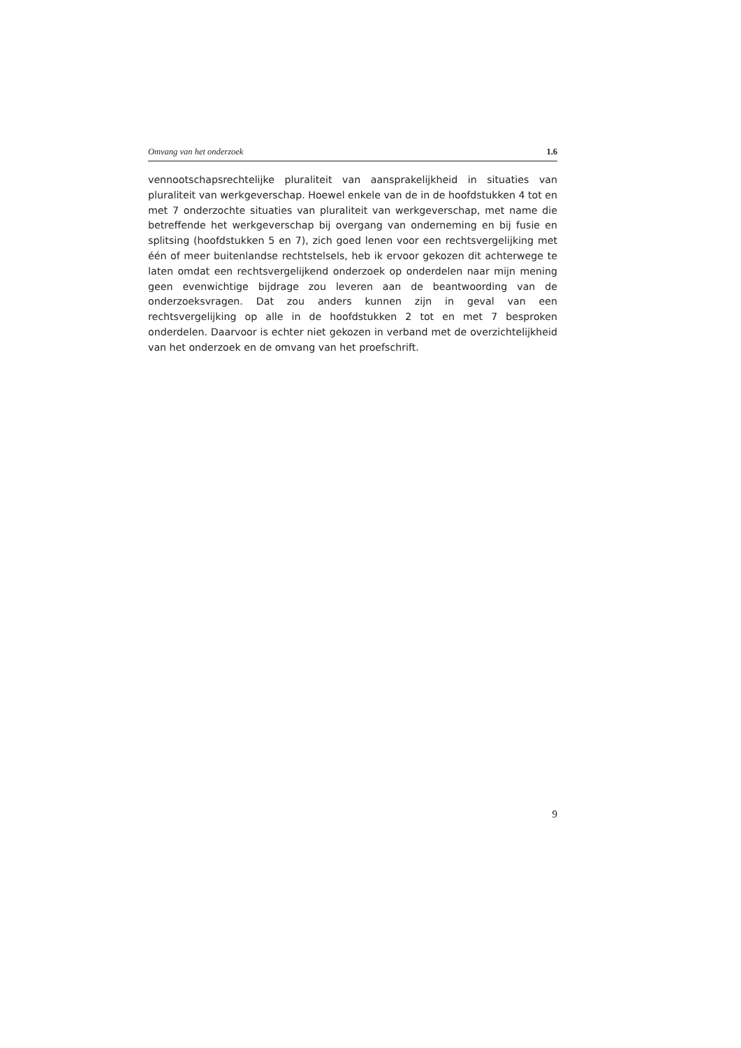Omvang van het onderzoek 1.6
vennootschapsrechtelijke pluraliteit van aansprakelijkheid in situaties van pluraliteit van werkgeverschap. Hoewel enkele van de in de hoofdstukken 4 tot en met 7 onderzochte situaties van pluraliteit van werkgeverschap, met name die betreffende het werkgeverschap bij overgang van onderneming en bij fusie en splitsing (hoofdstukken 5 en 7), zich goed lenen voor een rechtsvergelijking met één of meer buitenlandse rechtstelsels, heb ik ervoor gekozen dit achterwege te laten omdat een rechtsvergelijkend onderzoek op onderdelen naar mijn mening geen evenwichtige bijdrage zou leveren aan de beantwoording van de onderzoeksvragen. Dat zou anders kunnen zijn in geval van een rechtsvergelijking op alle in de hoofdstukken 2 tot en met 7 besproken onderdelen. Daarvoor is echter niet gekozen in verband met de overzichtelijkheid van het onderzoek en de omvang van het proefschrift.
9